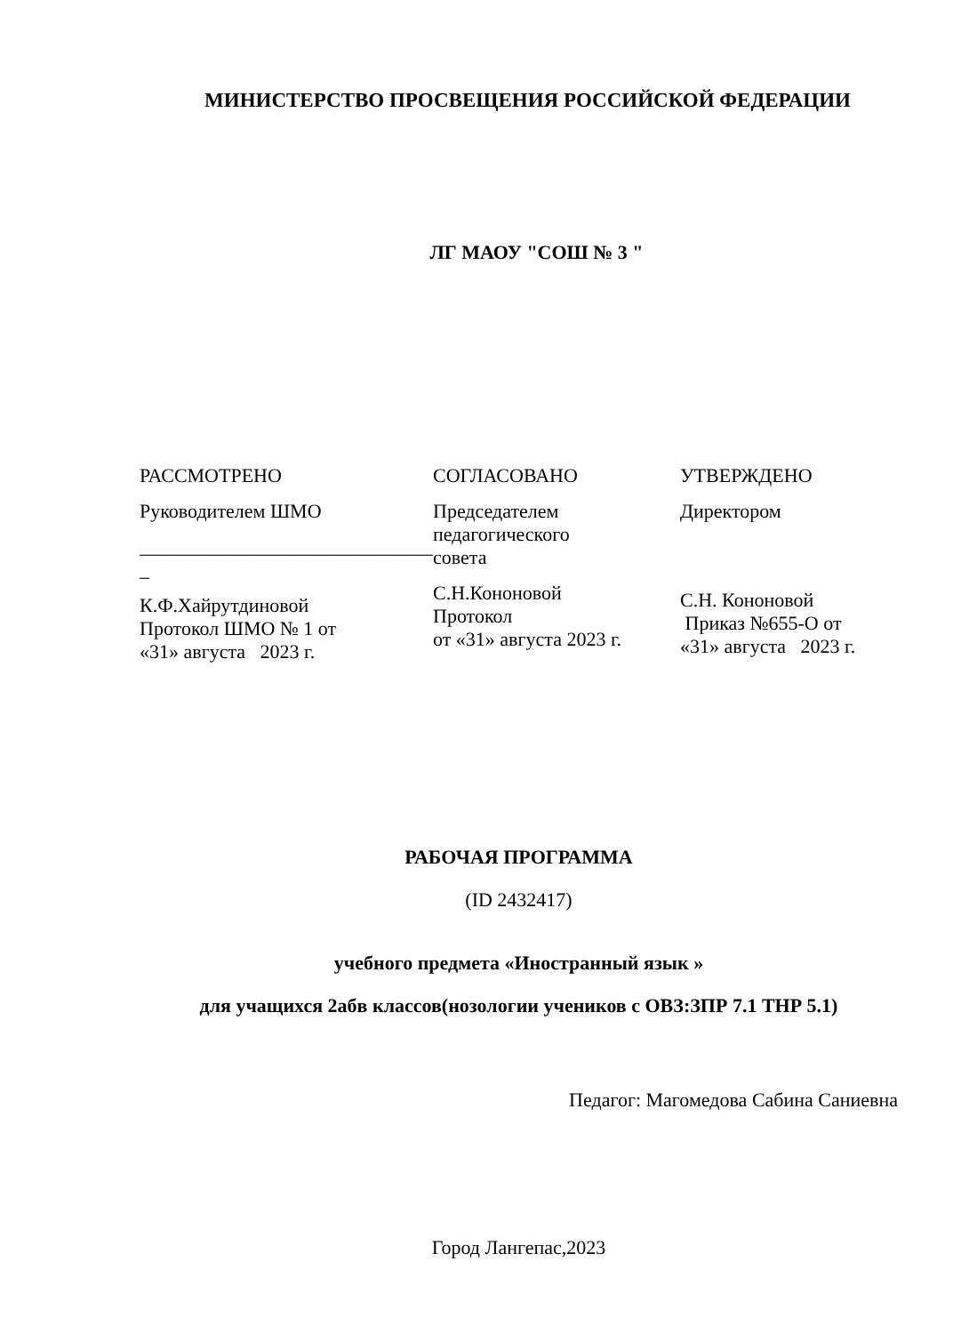МИНИСТЕРСТВО ПРОСВЕЩЕНИЯ РОССИЙСКОЙ ФЕДЕРАЦИИ
ЛГ МАОУ "СОШ № 3 "
РАССМОТРЕНО
Руководителем ШМО
______________________________
_
К.Ф.Хайрутдиновой
Протокол ШМО № 1 от
«31» августа 2023 г.
СОГЛАСОВАНО
Председателем
педагогического
совета
С.Н.Кононовой
Протокол
от «31» августа 2023 г.
УТВЕРЖДЕНО
Директором
С.Н. Кононовой
Приказ №655-О от
«31» августа 2023 г.
РАБОЧАЯ ПРОГРАММА
(ID 2432417)
учебного предмета «Иностранный язык »
для учащихся 2абв классов(нозологии учеников с ОВЗ:ЗПР 7.1 ТНР 5.1)
Педагог: Магомедова Сабина Саниевна
Город Лангепас,2023